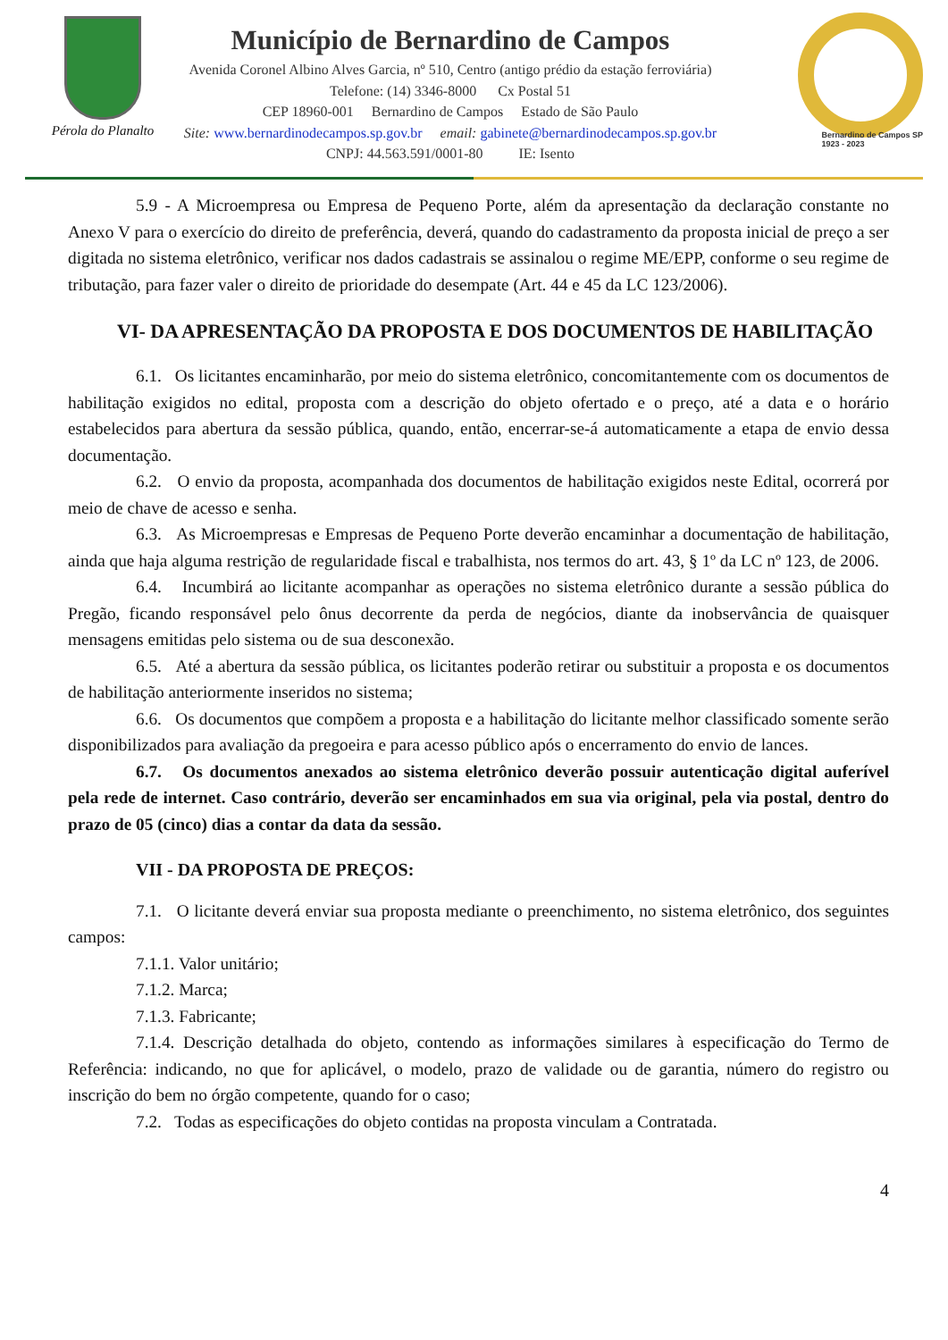Pérola do Planalto
Município de Bernardino de Campos
Avenida Coronel Albino Alves Garcia, nº 510, Centro (antigo prédio da estação ferroviária)
Telefone: (14) 3346-8000 Cx Postal 51
CEP 18960-001 Bernardino de Campos Estado de São Paulo
Site: www.bernardinodecampos.sp.gov.br email: gabinete@bernardinodecampos.sp.gov.br
CNPJ: 44.563.591/0001-80 IE: Isento
Bernardino de Campos SP
1923 - 2023
5.9 - A Microempresa ou Empresa de Pequeno Porte, além da apresentação da declaração constante no Anexo V para o exercício do direito de preferência, deverá, quando do cadastramento da proposta inicial de preço a ser digitada no sistema eletrônico, verificar nos dados cadastrais se assinalou o regime ME/EPP, conforme o seu regime de tributação, para fazer valer o direito de prioridade do desempate (Art. 44 e 45 da LC 123/2006).
VI- DA APRESENTAÇÃO DA PROPOSTA E DOS DOCUMENTOS DE HABILITAÇÃO
6.1. Os licitantes encaminharão, por meio do sistema eletrônico, concomitantemente com os documentos de habilitação exigidos no edital, proposta com a descrição do objeto ofertado e o preço, até a data e o horário estabelecidos para abertura da sessão pública, quando, então, encerrar-se-á automaticamente a etapa de envio dessa documentação.
6.2. O envio da proposta, acompanhada dos documentos de habilitação exigidos neste Edital, ocorrerá por meio de chave de acesso e senha.
6.3. As Microempresas e Empresas de Pequeno Porte deverão encaminhar a documentação de habilitação, ainda que haja alguma restrição de regularidade fiscal e trabalhista, nos termos do art. 43, § 1º da LC nº 123, de 2006.
6.4. Incumbirá ao licitante acompanhar as operações no sistema eletrônico durante a sessão pública do Pregão, ficando responsável pelo ônus decorrente da perda de negócios, diante da inobservância de quaisquer mensagens emitidas pelo sistema ou de sua desconexão.
6.5. Até a abertura da sessão pública, os licitantes poderão retirar ou substituir a proposta e os documentos de habilitação anteriormente inseridos no sistema;
6.6. Os documentos que compõem a proposta e a habilitação do licitante melhor classificado somente serão disponibilizados para avaliação da pregoeira e para acesso público após o encerramento do envio de lances.
6.7. Os documentos anexados ao sistema eletrônico deverão possuir autenticação digital auferível pela rede de internet. Caso contrário, deverão ser encaminhados em sua via original, pela via postal, dentro do prazo de 05 (cinco) dias a contar da data da sessão.
VII - DA PROPOSTA DE PREÇOS:
7.1. O licitante deverá enviar sua proposta mediante o preenchimento, no sistema eletrônico, dos seguintes campos:
7.1.1. Valor unitário;
7.1.2. Marca;
7.1.3. Fabricante;
7.1.4. Descrição detalhada do objeto, contendo as informações similares à especificação do Termo de Referência: indicando, no que for aplicável, o modelo, prazo de validade ou de garantia, número do registro ou inscrição do bem no órgão competente, quando for o caso;
7.2. Todas as especificações do objeto contidas na proposta vinculam a Contratada.
4